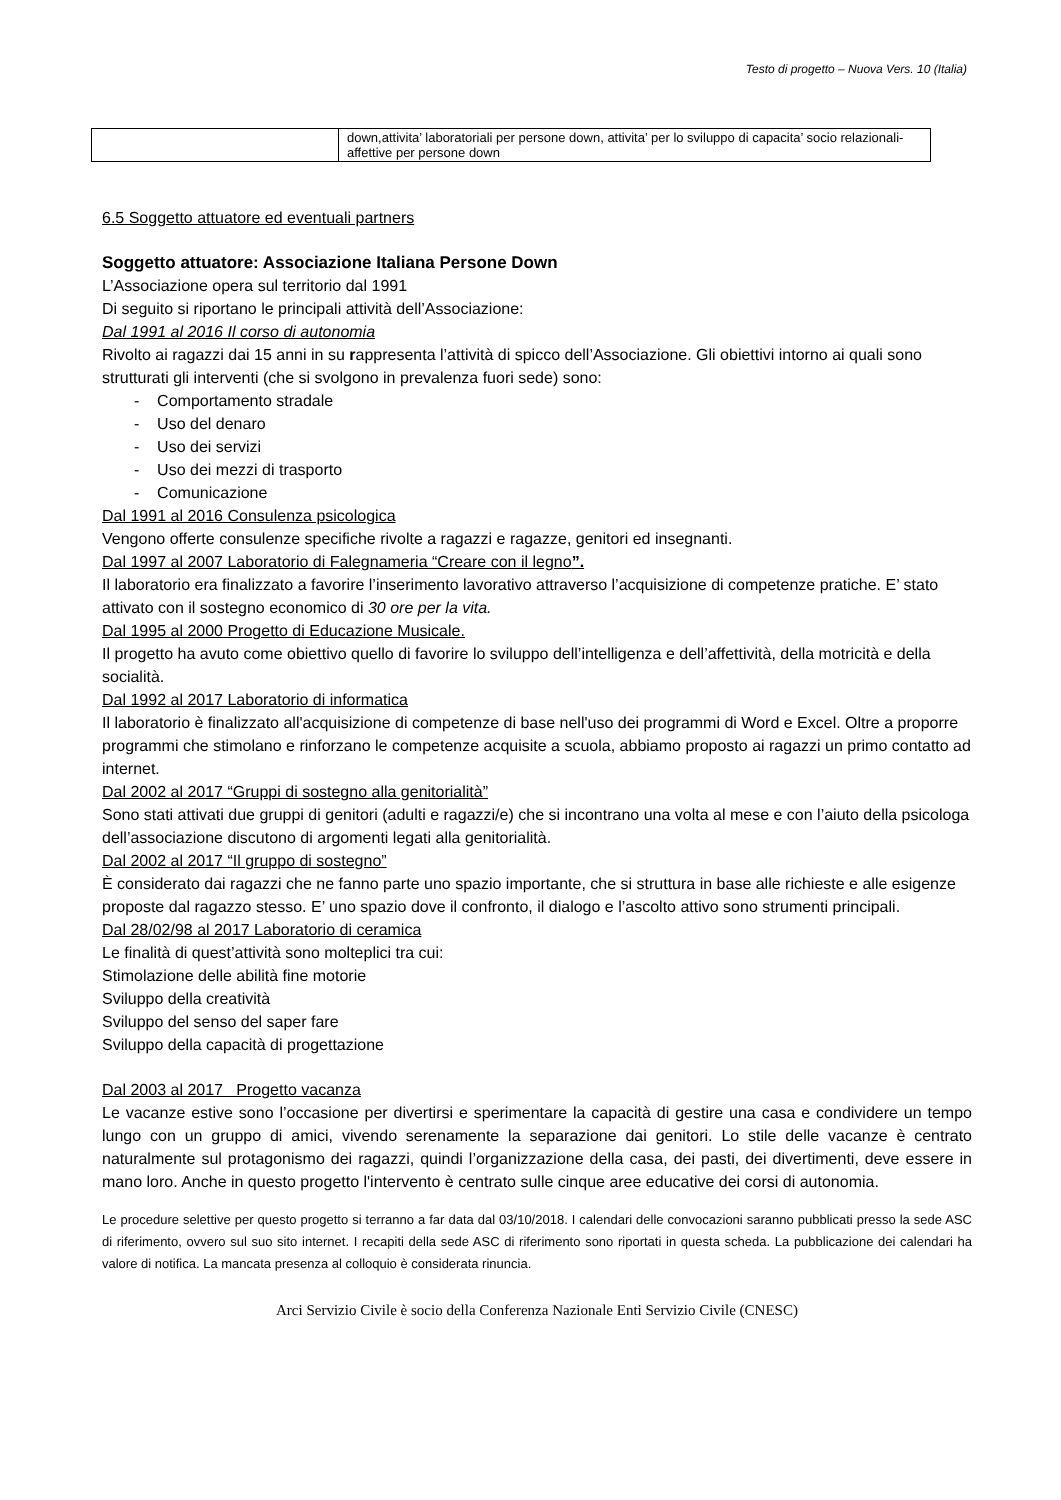Testo di progetto – Nuova Vers. 10 (Italia)
| | down,attivita’ laboratoriali per persone down, attivita’ per lo sviluppo di capacita’ socio relazionali-affettive per persone down |
6.5 Soggetto attuatore ed eventuali partners
Soggetto attuatore: Associazione Italiana Persone Down
L’Associazione opera sul territorio dal 1991
Di seguito si riportano le principali attività dell’Associazione:
Dal 1991 al 2016 Il corso di autonomia
Rivolto ai ragazzi dai 15 anni in su rappresenta l’attività di spicco dell’Associazione. Gli obiettivi intorno ai quali sono strutturati gli interventi (che si svolgono in prevalenza fuori sede) sono:
- Comportamento stradale
- Uso del denaro
- Uso dei servizi
- Uso dei mezzi di trasporto
- Comunicazione
Dal 1991 al 2016 Consulenza psicologica
Vengono offerte consulenze specifiche rivolte a ragazzi e ragazze, genitori ed insegnanti.
Dal 1997 al 2007 Laboratorio di Falegnameria “Creare con il legno”.
Il laboratorio era finalizzato a favorire l’inserimento lavorativo attraverso l’acquisizione di competenze pratiche. E’ stato attivato con il sostegno economico di 30 ore per la vita.
Dal 1995 al 2000 Progetto di Educazione Musicale.
Il progetto ha avuto come obiettivo quello di favorire lo sviluppo dell’intelligenza e dell’affettività, della motricità e della socialità.
Dal 1992 al 2017 Laboratorio di informatica
Il laboratorio è finalizzato all'acquisizione di competenze di base nell'uso dei programmi di Word e Excel. Oltre a proporre programmi che stimolano e rinforzano le competenze acquisite a scuola, abbiamo proposto ai ragazzi un primo contatto ad internet.
Dal 2002 al 2017 “Gruppi di sostegno alla genitorialità”
Sono stati attivati due gruppi di genitori (adulti e ragazzi/e) che si incontrano una volta al mese e con l’aiuto della psicologa dell’associazione discutono di argomenti legati alla genitorialità.
Dal 2002 al 2017 “Il gruppo di sostegno”
È considerato dai ragazzi che ne fanno parte uno spazio importante, che si struttura in base alle richieste e alle esigenze proposte dal ragazzo stesso. E’ uno spazio dove il confronto, il dialogo e l’ascolto attivo sono strumenti principali.
Dal 28/02/98 al 2017 Laboratorio di ceramica
Le finalità di quest’attività sono molteplici tra cui:
Stimolazione delle abilità fine motorie
Sviluppo della creatività
Sviluppo del senso del saper fare
Sviluppo della capacità di progettazione
Dal 2003 al 2017 Progetto vacanza
Le vacanze estive sono l’occasione per divertirsi e sperimentare la capacità di gestire una casa e condividere un tempo lungo con un gruppo di amici, vivendo serenamente la separazione dai genitori. Lo stile delle vacanze è centrato naturalmente sul protagonismo dei ragazzi, quindi l’organizzazione della casa, dei pasti, dei divertimenti, deve essere in mano loro. Anche in questo progetto l'intervento è centrato sulle cinque aree educative dei corsi di autonomia.
Le procedure selettive per questo progetto si terranno a far data dal 03/10/2018. I calendari delle convocazioni saranno pubblicati presso la sede ASC di riferimento, ovvero sul suo sito internet. I recapiti della sede ASC di riferimento sono riportati in questa scheda. La pubblicazione dei calendari ha valore di notifica. La mancata presenza al colloquio è considerata rinuncia.
Arci Servizio Civile è socio della Conferenza Nazionale Enti Servizio Civile (CNESC)